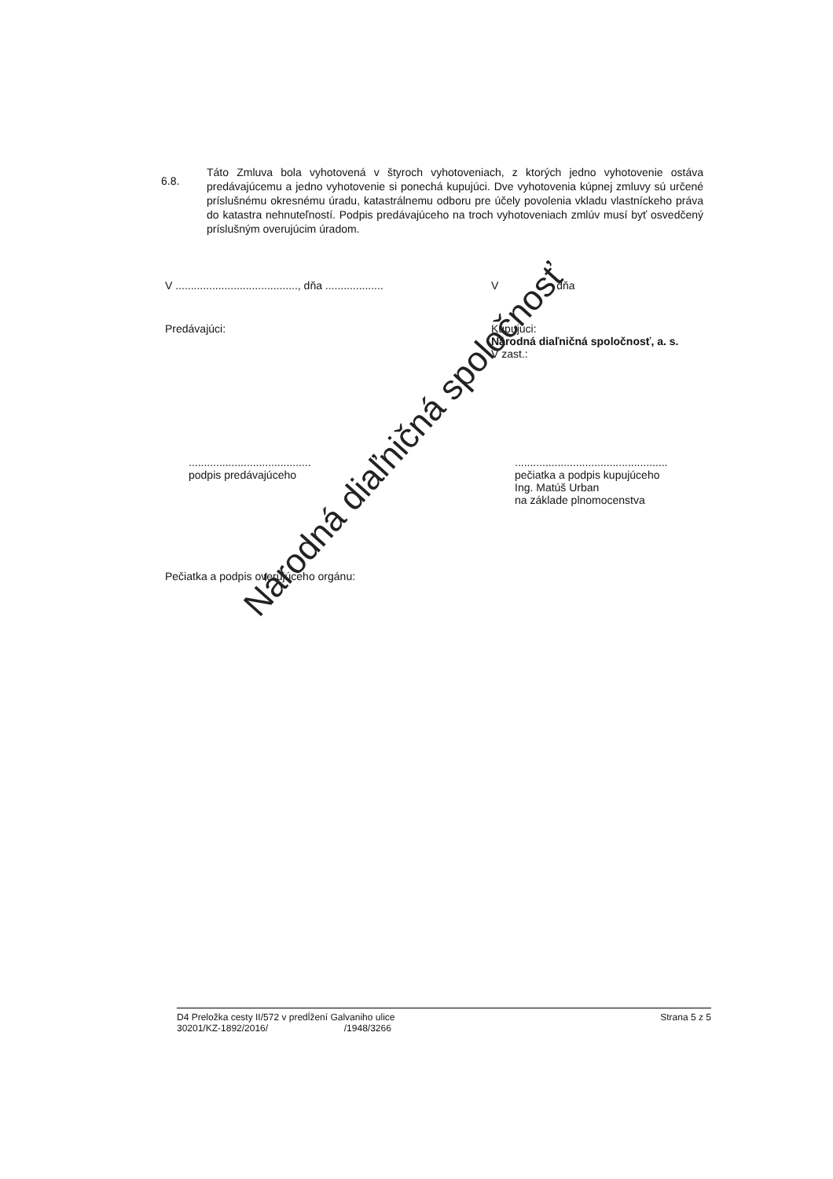6.8.
Táto Zmluva bola vyhotovená v štyroch vyhotoveniach, z ktorých jedno vyhotovenie ostáva predávajúcemu a jedno vyhotovenie si ponechá kupujúci. Dve vyhotovenia kúpnej zmluvy sú určené príslušnému okresnému úradu, katastrálnemu odboru pre účely povolenia vkladu vlastníckeho práva do katastra nehnuteľností. Podpis predávajúceho na troch vyhotoveniach zmlúv musí byť osvedčený príslušným overujúcim úradom.
V ........................................, dňa ...................
V dňa
Predávajúci: Kupujúci:
Národná diaľničná spoločnosť, a. s.
V zast.:
........................................
podpis predávajúceho
..................................................
pečiatka a podpis kupujúceho
Ing. Matúš Urban
na základe plnomocenstva
Pečiatka a podpis overujúceho orgánu:
Národná diaľničná spoločnosť
D4 Preložka cesty II/572 v predĺžení Galvaniho ulice
30201/KZ-1892/2016/ /1948/3266
Strana 5 z 5